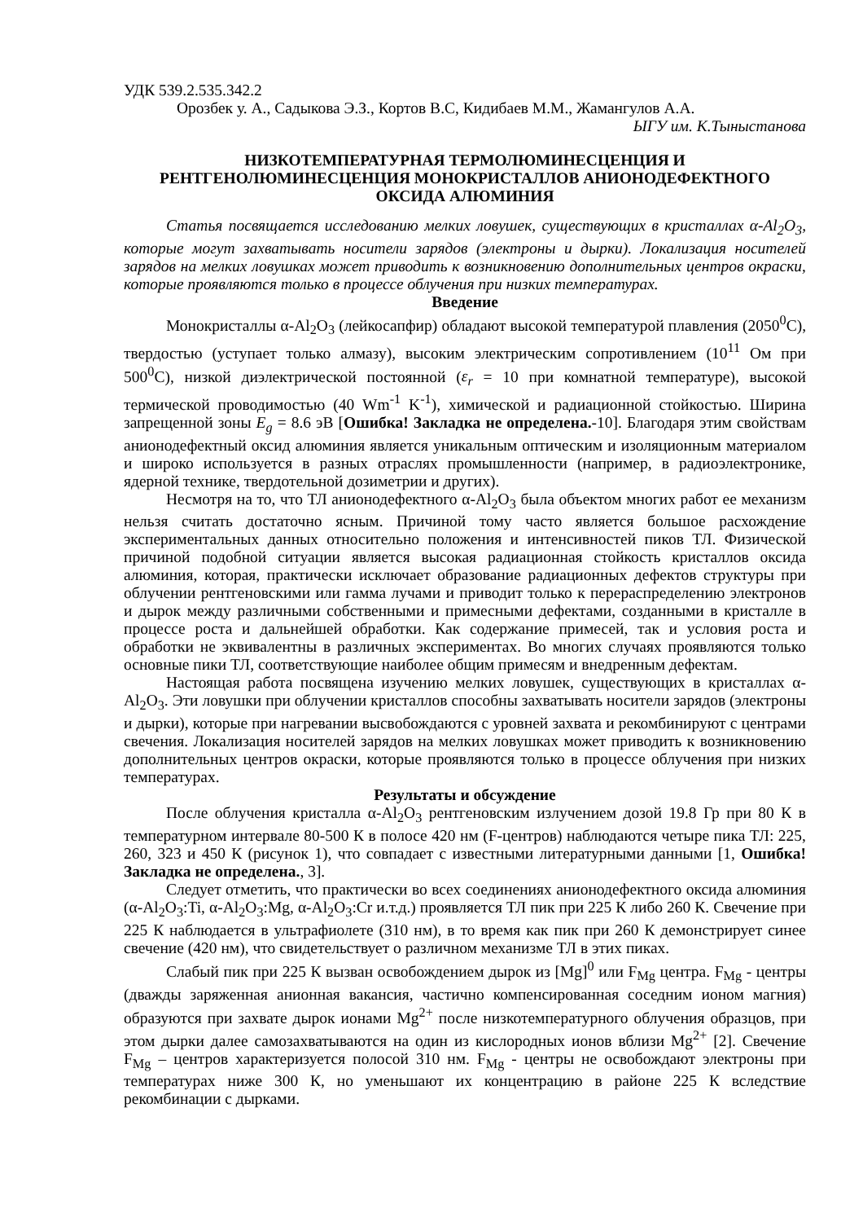УДК 539.2.535.342.2
Орозбек у. А., Садыкова Э.З., Кортов В.С, Кидибаев М.М., Жамангулов А.А.
ЫГУ им. К.Тыныстанова
НИЗКОТЕМПЕРАТУРНАЯ ТЕРМОЛЮМИНЕСЦЕНЦИЯ И РЕНТГЕНОЛЮМИНЕСЦЕНЦИЯ МОНОКРИСТАЛЛОВ АНИОНОДЕФЕКТНОГО ОКСИДА АЛЮМИНИЯ
Статья посвящается исследованию мелких ловушек, существующих в кристаллах α-Al<sub>2</sub>O<sub>3</sub>, которые могут захватывать носители зарядов (электроны и дырки). Локализация носителей зарядов на мелких ловушках может приводить к возникновению дополнительных центров окраски, которые проявляются только в процессе облучения при низких температурах.
Введение
Монокристаллы α-Al<sub>2</sub>O<sub>3</sub> (лейкосапфир) обладают высокой температурой плавления (2050<sup>0</sup>С), твердостью (уступает только алмазу), высоким электрическим сопротивлением (10<sup>11</sup> Ом при 500<sup>0</sup>С), низкой диэлектрической постоянной (ε<sub>r</sub> = 10 при комнатной температуре), высокой термической проводимостью (40 Wm<sup>-1</sup> K<sup>-1</sup>), химической и радиационной стойкостью. Ширина запрещенной зоны E<sub>g</sub> = 8.6 эВ [Ошибка! Закладка не определена.-10]. Благодаря этим свойствам анионодефектный оксид алюминия является уникальным оптическим и изоляционным материалом и широко используется в разных отраслях промышленности (например, в радиоэлектронике, ядерной технике, твердотельной дозиметрии и других).
Несмотря на то, что ТЛ анионодефектного α-Al<sub>2</sub>O<sub>3</sub> была объектом многих работ ее механизм нельзя считать достаточно ясным. Причиной тому часто является большое расхождение экспериментальных данных относительно положения и интенсивностей пиков ТЛ. Физической причиной подобной ситуации является высокая радиационная стойкость кристаллов оксида алюминия, которая, практически исключает образование радиационных дефектов структуры при облучении рентгеновскими или гамма лучами и приводит только к перераспределению электронов и дырок между различными собственными и примесными дефектами, созданными в кристалле в процессе роста и дальнейшей обработки. Как содержание примесей, так и условия роста и обработки не эквивалентны в различных экспериментах. Во многих случаях проявляются только основные пики ТЛ, соответствующие наиболее общим примесям и внедренным дефектам.
Настоящая работа посвящена изучению мелких ловушек, существующих в кристаллах α-Al<sub>2</sub>O<sub>3</sub>. Эти ловушки при облучении кристаллов способны захватывать носители зарядов (электроны и дырки), которые при нагревании высвобождаются с уровней захвата и рекомбинируют с центрами свечения. Локализация носителей зарядов на мелких ловушках может приводить к возникновению дополнительных центров окраски, которые проявляются только в процессе облучения при низких температурах.
Результаты и обсуждение
После облучения кристалла α-Al<sub>2</sub>O<sub>3</sub> рентгеновским излучением дозой 19.8 Гр при 80 К в температурном интервале 80-500 К в полосе 420 нм (F-центров) наблюдаются четыре пика ТЛ: 225, 260, 323 и 450 К (рисунок 1), что совпадает с известными литературными данными [1, Ошибка! Закладка не определена., 3].
Следует отметить, что практически во всех соединениях анионодефектного оксида алюминия (α-Al<sub>2</sub>O<sub>3</sub>:Ti, α-Al<sub>2</sub>O<sub>3</sub>:Mg, α-Al<sub>2</sub>O<sub>3</sub>:Cr и.т.д.) проявляется ТЛ пик при 225 К либо 260 К. Свечение при 225 К наблюдается в ультрафиолете (310 нм), в то время как пик при 260 К демонстрирует синее свечение (420 нм), что свидетельствует о различном механизме ТЛ в этих пиках.
Слабый пик при 225 К вызван освобождением дырок из [Mg]<sup>0</sup> или F<sub>Mg</sub> центра. F<sub>Mg</sub> - центры (дважды заряженная анионная вакансия, частично компенсированная соседним ионом магния) образуются при захвате дырок ионами Mg<sup>2+</sup> после низкотемпературного облучения образцов, при этом дырки далее самозахватываются на один из кислородных ионов вблизи Mg<sup>2+</sup> [2]. Свечение F<sub>Mg</sub> – центров характеризуется полосой 310 нм. F<sub>Mg</sub> - центры не освобождают электроны при температурах ниже 300 К, но уменьшают их концентрацию в районе 225 К вследствие рекомбинации с дырками.